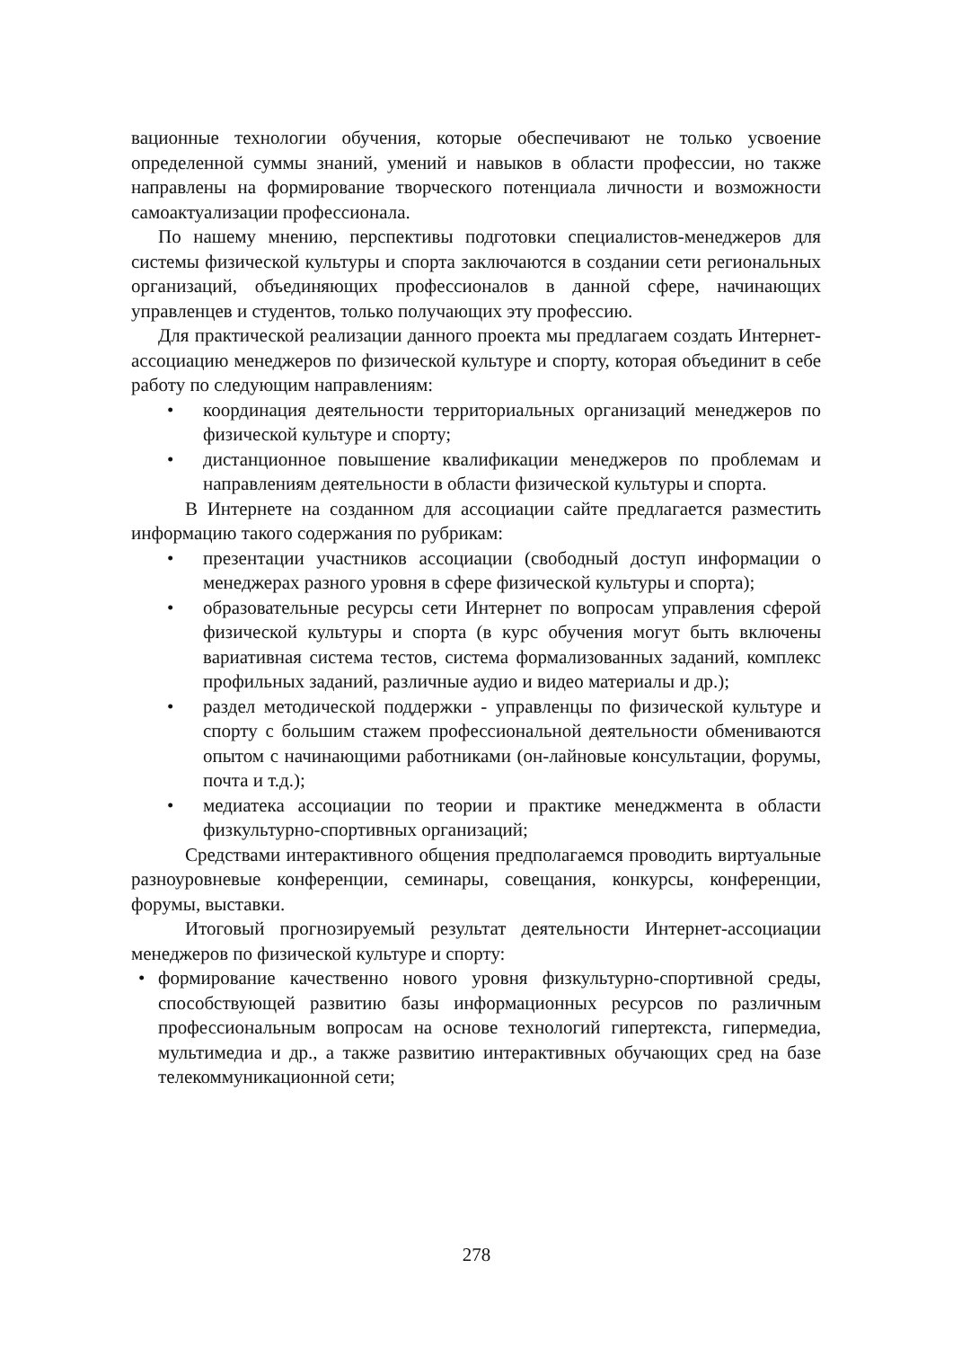вационные технологии обучения, которые обеспечивают не только усвоение определенной суммы знаний, умений и навыков в области профессии, но также направлены на формирование творческого потенциала личности и возможности самоактуализации профессионала.
По нашему мнению, перспективы подготовки специалистов-менеджеров для системы физической культуры и спорта заключаются в создании сети региональных организаций, объединяющих профессионалов в данной сфере, начинающих управленцев и студентов, только получающих эту профессию.
Для практической реализации данного проекта мы предлагаем создать Интернет-ассоциацию менеджеров по физической культуре и спорту, которая объединит в себе работу по следующим направлениям:
• координация деятельности территориальных организаций менеджеров по физической культуре и спорту;
• дистанционное повышение квалификации менеджеров по проблемам и направлениям деятельности в области физической культуры и спорта.
В Интернете на созданном для ассоциации сайте предлагается разместить информацию такого содержания по рубрикам:
• презентации участников ассоциации (свободный доступ информации о менеджерах разного уровня в сфере физической культуры и спорта);
• образовательные ресурсы сети Интернет по вопросам управления сферой физической культуры и спорта (в курс обучения могут быть включены вариативная система тестов, система формализованных заданий, комплекс профильных заданий, различные аудио и видео материалы и др.);
• раздел методической поддержки - управленцы по физической культуре и спорту с большим стажем профессиональной деятельности обмениваются опытом с начинающими работниками (он-лайновые консультации, форумы, почта и т.д.);
• медиатека ассоциации по теории и практике менеджмента в области физкультурно-спортивных организаций;
Средствами интерактивного общения предполагаемся проводить виртуальные разноуровневые конференции, семинары, совещания, конкурсы, конференции, форумы, выставки.
Итоговый прогнозируемый результат деятельности Интернет-ассоциации менеджеров по физической культуре и спорту:
• формирование качественно нового уровня физкультурно-спортивной среды, способствующей развитию базы информационных ресурсов по различным профессиональным вопросам на основе технологий гипертекста, гипермедиа, мультимедиа и др., а также развитию интерактивных обучающих сред на базе телекоммуникационной сети;
278